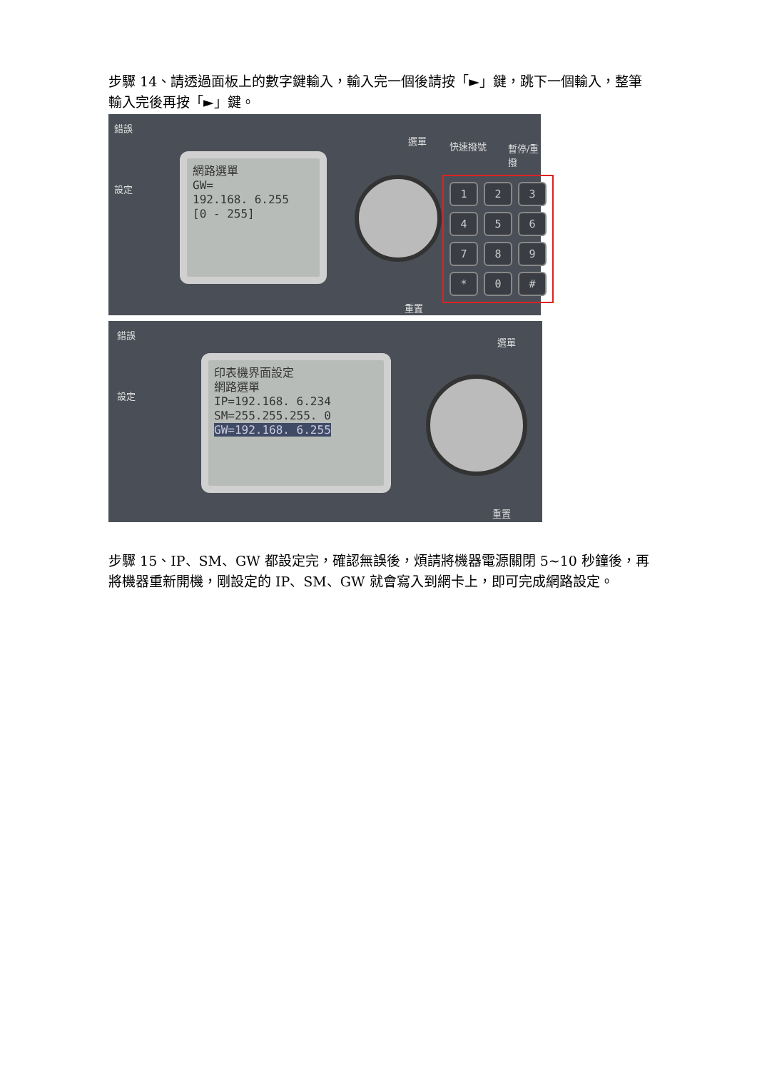步驟 14、請透過面板上的數字鍵輸入，輸入完一個後請按「►」鍵，跳下一個輸入，整筆輸入完後再按「►」鍵。
錯誤
設定
選單 快速撥號 暫停/重撥
重置
網路選單
GW=
192.168. 6.255
[0 - 255]
123456789 * 0 #
錯誤
設定
選單
重置
印表機界面設定
網路選單
IP=192.168. 6.234
SM=255.255.255. 0
GW=192.168. 6.255
步驟 15、IP、SM、GW 都設定完，確認無誤後，煩請將機器電源關閉 5~10 秒鐘後，再將機器重新開機，剛設定的 IP、SM、GW 就會寫入到網卡上，即可完成網路設定。